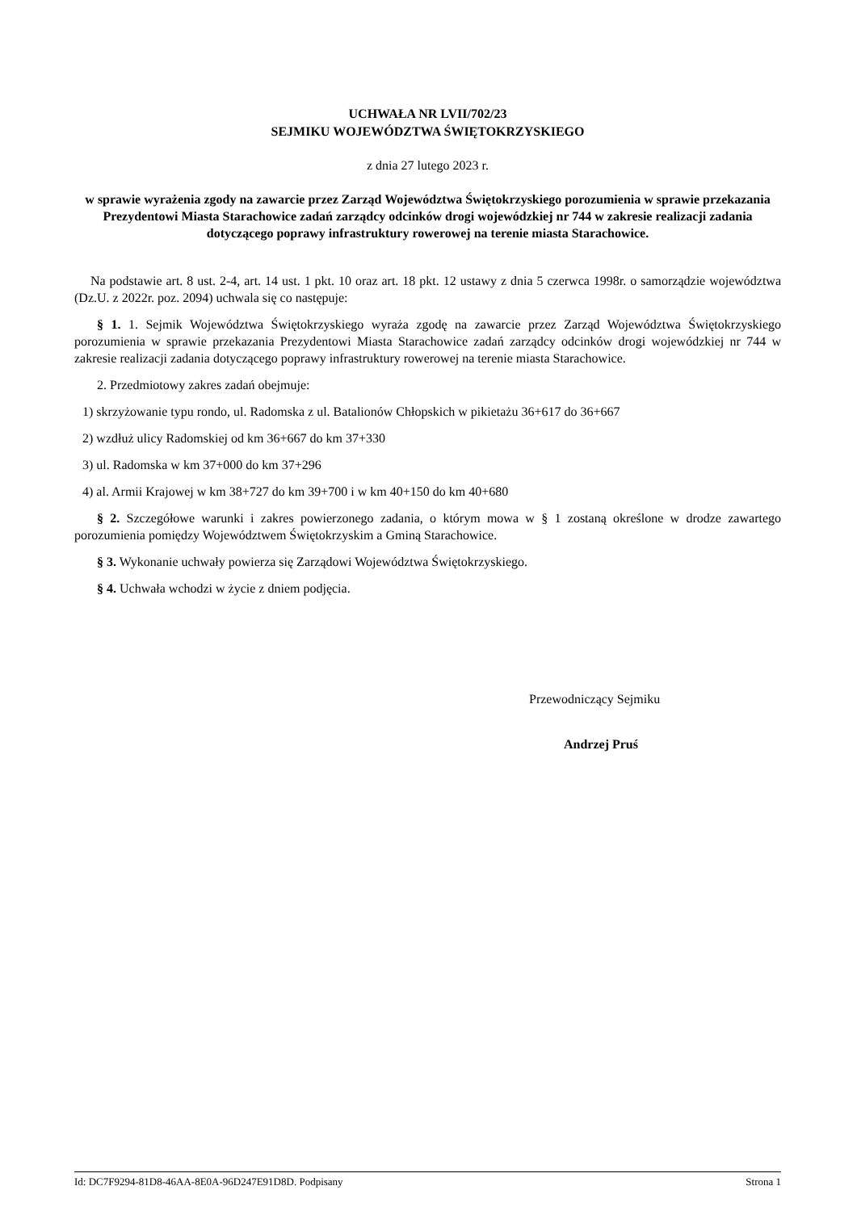UCHWAŁA NR LVII/702/23
SEJMIKU WOJEWÓDZTWA ŚWIĘTOKRZYSKIEGO
z dnia 27 lutego 2023 r.
w sprawie wyrażenia zgody na zawarcie przez Zarząd Województwa Świętokrzyskiego porozumienia w sprawie przekazania Prezydentowi Miasta Starachowice zadań zarządcy odcinków drogi wojewódzkiej nr 744 w zakresie realizacji zadania dotyczącego poprawy infrastruktury rowerowej na terenie miasta Starachowice.
Na podstawie art. 8 ust. 2-4, art. 14 ust. 1 pkt. 10 oraz art. 18 pkt. 12 ustawy z dnia 5 czerwca 1998r. o samorządzie województwa (Dz.U. z 2022r. poz. 2094) uchwala się co następuje:
§ 1. 1. Sejmik Województwa Świętokrzyskiego wyraża zgodę na zawarcie przez Zarząd Województwa Świętokrzyskiego porozumienia w sprawie przekazania Prezydentowi Miasta Starachowice zadań zarządcy odcinków drogi wojewódzkiej nr 744 w zakresie realizacji zadania dotyczącego poprawy infrastruktury rowerowej na terenie miasta Starachowice.
2. Przedmiotowy zakres zadań obejmuje:
1) skrzyżowanie typu rondo, ul. Radomska z ul. Batalionów Chłopskich w pikietażu 36+617 do 36+667
2) wzdłuż ulicy Radomskiej od km 36+667 do km 37+330
3) ul. Radomska w km 37+000 do km 37+296
4) al. Armii Krajowej w km 38+727 do km 39+700 i w km 40+150 do km 40+680
§ 2. Szczegółowe warunki i zakres powierzonego zadania, o którym mowa w § 1 zostaną określone w drodze zawartego porozumienia pomiędzy Województwem Świętokrzyskim a Gminą Starachowice.
§ 3. Wykonanie uchwały powierza się Zarządowi Województwa Świętokrzyskiego.
§ 4. Uchwała wchodzi w życie z dniem podjęcia.
Przewodniczący Sejmiku
Andrzej Pruś
Id: DC7F9294-81D8-46AA-8E0A-96D247E91D8D. Podpisany Strona 1